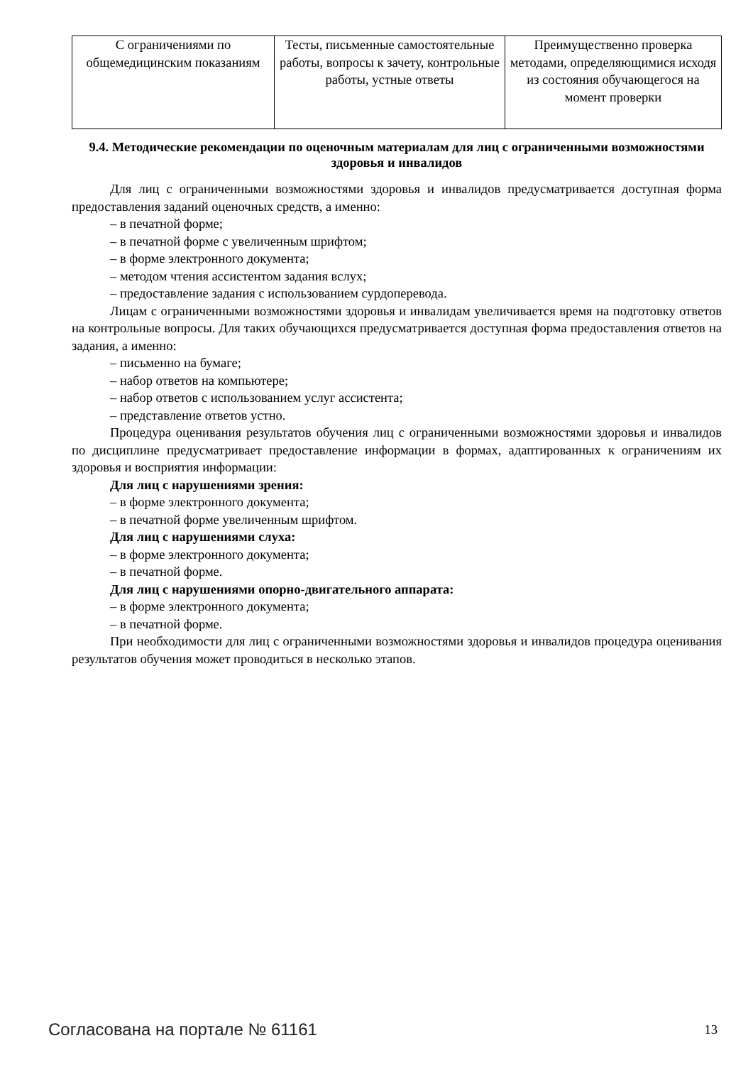| С ограничениями по общемедицинским показаниям | Тесты, письменные самостоятельные работы, вопросы к зачету, контрольные работы, устные ответы | Преимущественно проверка методами, определяющимися исходя из состояния обучающегося на момент проверки |
9.4. Методические рекомендации по оценочным материалам для лиц с ограниченными возможностями здоровья и инвалидов
Для лиц с ограниченными возможностями здоровья и инвалидов предусматривается доступная форма предоставления заданий оценочных средств, а именно:
– в печатной форме;
– в печатной форме с увеличенным шрифтом;
– в форме электронного документа;
– методом чтения ассистентом задания вслух;
– предоставление задания с использованием сурдоперевода.
Лицам с ограниченными возможностями здоровья и инвалидам увеличивается время на подготовку ответов на контрольные вопросы. Для таких обучающихся предусматривается доступная форма предоставления ответов на задания, а именно:
– письменно на бумаге;
– набор ответов на компьютере;
– набор ответов с использованием услуг ассистента;
– представление ответов устно.
Процедура оценивания результатов обучения лиц с ограниченными возможностями здоровья и инвалидов по дисциплине предусматривает предоставление информации в формах, адаптированных к ограничениям их здоровья и восприятия информации:
Для лиц с нарушениями зрения:
– в форме электронного документа;
– в печатной форме увеличенным шрифтом.
Для лиц с нарушениями слуха:
– в форме электронного документа;
– в печатной форме.
Для лиц с нарушениями опорно-двигательного аппарата:
– в форме электронного документа;
– в печатной форме.
При необходимости для лиц с ограниченными возможностями здоровья и инвалидов процедура оценивания результатов обучения может проводиться в несколько этапов.
Согласована на портале № 61161 13